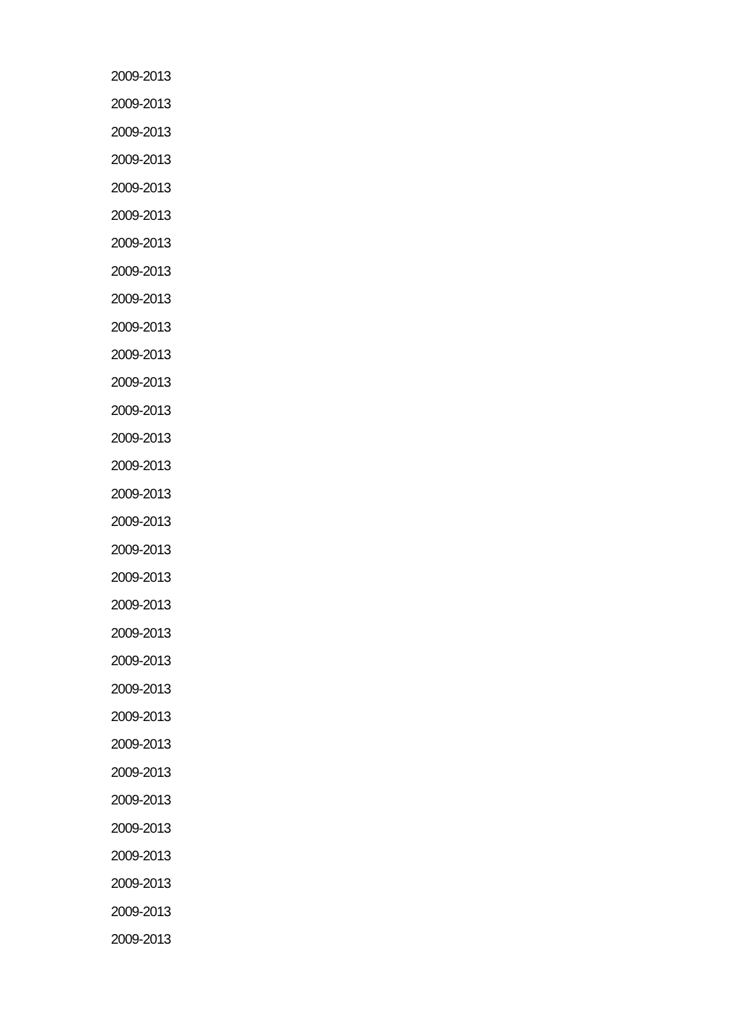2009-2013
2009-2013
2009-2013
2009-2013
2009-2013
2009-2013
2009-2013
2009-2013
2009-2013
2009-2013
2009-2013
2009-2013
2009-2013
2009-2013
2009-2013
2009-2013
2009-2013
2009-2013
2009-2013
2009-2013
2009-2013
2009-2013
2009-2013
2009-2013
2009-2013
2009-2013
2009-2013
2009-2013
2009-2013
2009-2013
2009-2013
2009-2013